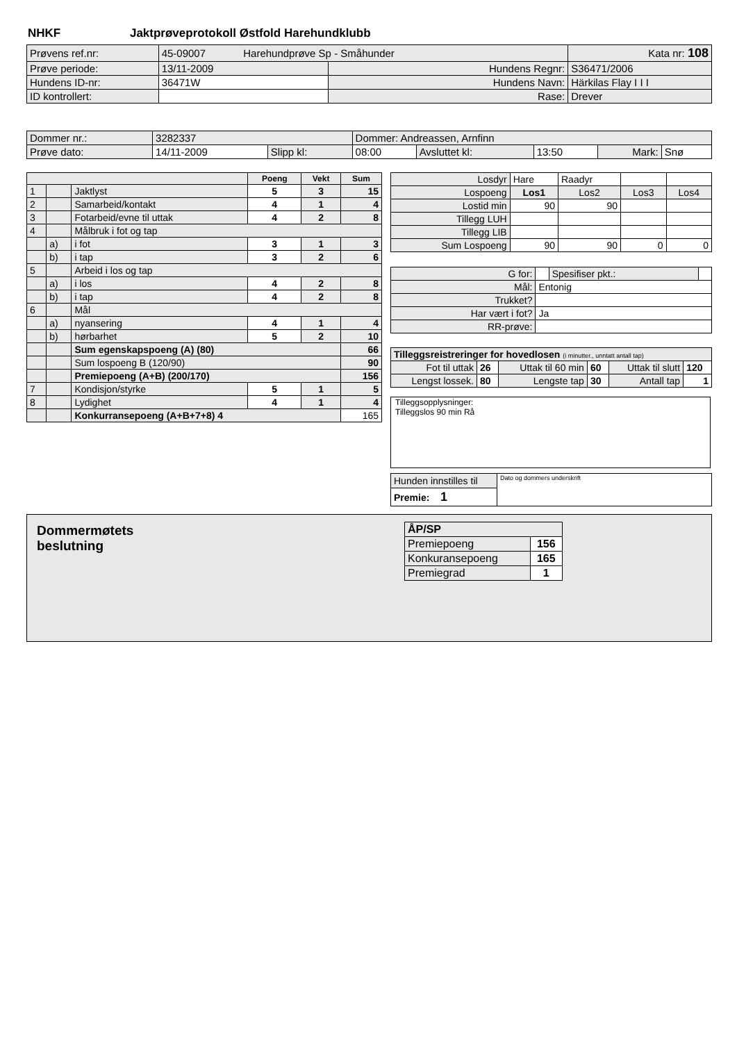NHKF Jaktprøveprotokoll Østfold Harehundklubb
| Prøvens ref.nr: | 45-09007 Harehundprøve Sp - Småhunder | | Kata nr: 108 |
| Prøve periode: | 13/11-2009 | Hundens Regnr: | S36471/2006 |
| Hundens ID-nr: | 36471W | Hundens Navn: | Härkilas Flay I I I |
| ID kontrollert: | | Rase: | Drever |
| Dommer nr.: | 3282337 | | Dommer: Andreassen, Arnfinn | | | | |
| Prøve dato: | 14/11-2009 | Slipp kl: | 08:00 | Avsluttet kl: | 13:50 | Mark: | Snø |
| | | | Poeng | Vekt | Sum |
| 1 | | Jaktlyst | 5 | 3 | 15 |
| 2 | | Samarbeid/kontakt | 4 | 1 | 4 |
| 3 | | Fotarbeid/evne til uttak | 4 | 2 | 8 |
| 4 | | Målbruk i fot og tap | | | |
| | a) | i fot | 3 | 1 | 3 |
| | b) | i tap | 3 | 2 | 6 |
| 5 | | Arbeid i los og tap | | | |
| | a) | i los | 4 | 2 | 8 |
| | b) | i tap | 4 | 2 | 8 |
| 6 | | Mål | | | |
| | a) | nyansering | 4 | 1 | 4 |
| | b) | hørbarhet | 5 | 2 | 10 |
| | | Sum egenskapspoeng (A) (80) | | | 66 |
| | | Sum lospoeng B (120/90) | | | 90 |
| | | Premiepoeng (A+B) (200/170) | | | 156 |
| 7 | | Kondisjon/styrke | 5 | 1 | 5 |
| 8 | | Lydighet | 4 | 1 | 4 |
| | | Konkurransepoeng (A+B+7+8) 4 | | | 165 |
| Losdyr | Hare | Raadyr | | |
| Lospoeng | Los1 | Los2 | Los3 | Los4 |
| Lostid min | 90 | 90 | | |
| Tillegg LUH | | | | |
| Tillegg LIB | | | | |
| Sum Lospoeng | 90 | 90 | 0 | 0 |
| G for: | | Spesifiser pkt.: | |
| Mål: | Entonig | | |
| Trukket? | | | |
| Har vært i fot? | Ja | | |
| RR-prøve: | | | |
| Tilleggsreistreringer for hovedlosen (i minutter., unntatt antall tap) | | | | | |
| Fot til uttak | 26 | Uttak til 60 min | 60 | Uttak til slutt | 120 |
| Lengst lossek. | 80 | Lengste tap | 30 | Antall tap | 1 |
Tilleggsopplysninger:
Tilleggslos 90 min Rå
| Hunden innstilles til | Dato og dommers underskrift |
| Premie: 1 | |
Dommermøtets
beslutning
| ÅP/SP | |
| Premiepoeng | 156 |
| Konkuransepoeng | 165 |
| Premiegrad | 1 |